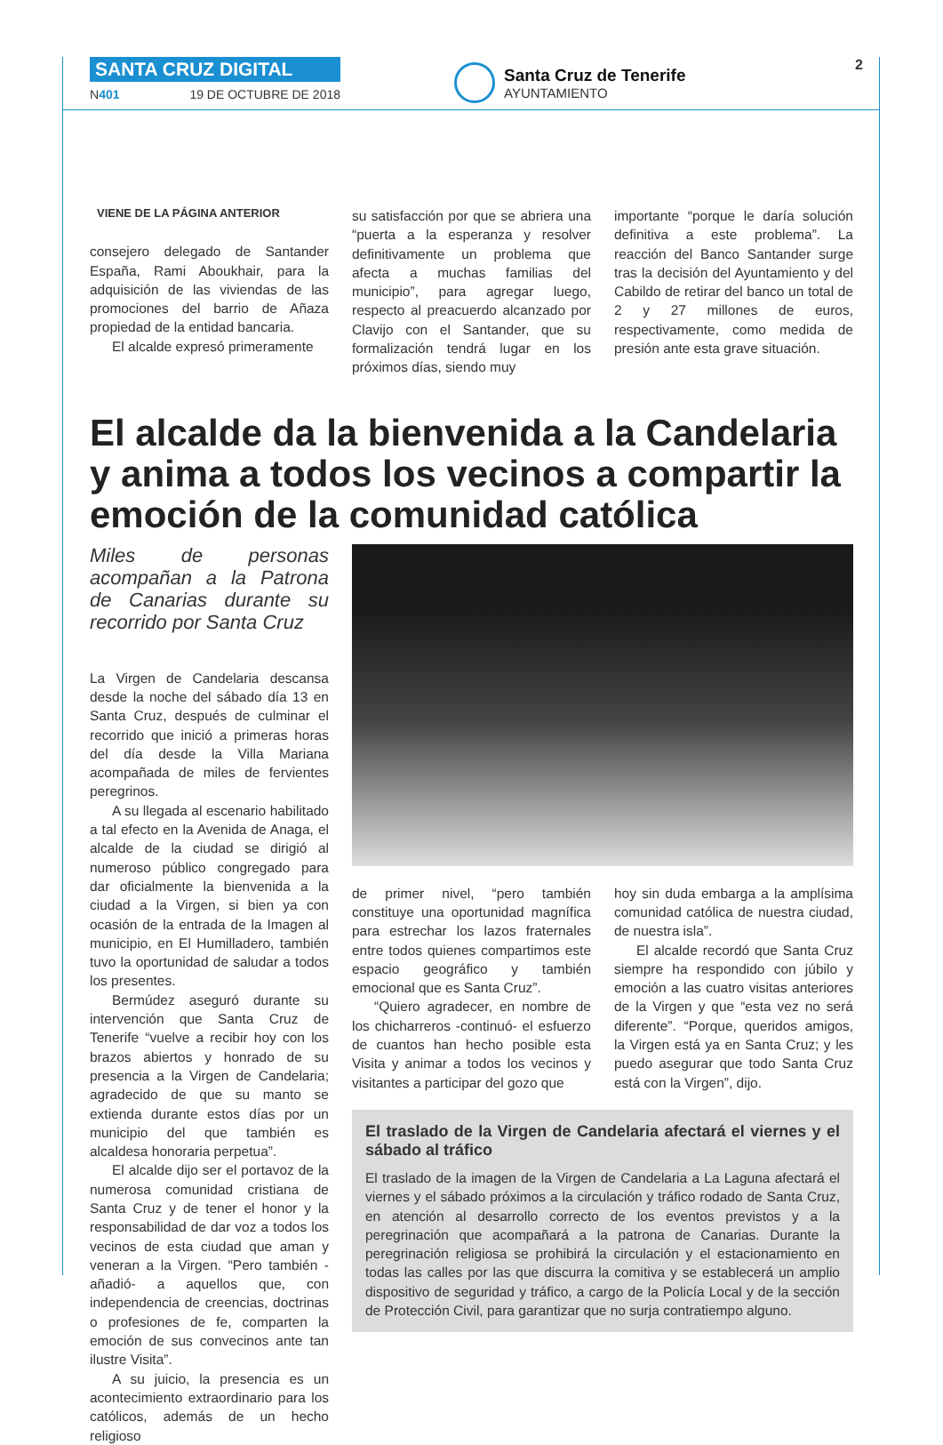SANTA CRUZ DIGITAL
N401 19 DE OCTUBRE DE 2018
Santa Cruz de Tenerife
AYUNTAMIENTO
2
VIENE DE LA PÁGINA ANTERIOR
consejero delegado de Santander España, Rami Aboukhair, para la adquisición de las viviendas de las promociones del barrio de Añaza propiedad de la entidad bancaria.
El alcalde expresó primeramente
su satisfacción por que se abriera una “puerta a la esperanza y resolver definitivamente un problema que afecta a muchas familias del municipio”, para agregar luego, respecto al preacuerdo alcanzado por Clavijo con el Santander, que su formalización tendrá lugar en los próximos días, siendo muy
importante “porque le daría solución definitiva a este problema”. La reacción del Banco Santander surge tras la decisión del Ayuntamiento y del Cabildo de retirar del banco un total de 2 y 27 millones de euros, respectivamente, como medida de presión ante esta grave situación.
El alcalde da la bienvenida a la Candelaria y anima a todos los vecinos a compartir la emoción de la comunidad católica
Miles de personas acompañan a la Patrona de Canarias durante su recorrido por Santa Cruz
La Virgen de Candelaria descansa desde la noche del sábado día 13 en Santa Cruz, después de culminar el recorrido que inició a primeras horas del día desde la Villa Mariana acompañada de miles de fervientes peregrinos.
A su llegada al escenario habilitado a tal efecto en la Avenida de Anaga, el alcalde de la ciudad se dirigió al numeroso público congregado para dar oficialmente la bienvenida a la ciudad a la Virgen, si bien ya con ocasión de la entrada de la Imagen al municipio, en El Humilladero, también tuvo la oportunidad de saludar a todos los presentes.
Bermúdez aseguró durante su intervención que Santa Cruz de Tenerife “vuelve a recibir hoy con los brazos abiertos y honrado de su presencia a la Virgen de Candelaria; agradecido de que su manto se extienda durante estos días por un municipio del que también es alcaldesa honoraria perpetua”.
El alcalde dijo ser el portavoz de la numerosa comunidad cristiana de Santa Cruz y de tener el honor y la responsabilidad de dar voz a todos los vecinos de esta ciudad que aman y veneran a la Virgen. “Pero también -añadió- a aquellos que, con independencia de creencias, doctrinas o profesiones de fe, comparten la emoción de sus convecinos ante tan ilustre Visita”.
A su juicio, la presencia es un acontecimiento extraordinario para los católicos, además de un hecho religioso
de primer nivel, “pero también constituye una oportunidad magnífica para estrechar los lazos fraternales entre todos quienes compartimos este espacio geográfico y también emocional que es Santa Cruz”.
“Quiero agradecer, en nombre de los chicharreros -continuó- el esfuerzo de cuantos han hecho posible esta Visita y animar a todos los vecinos y visitantes a participar del gozo que
hoy sin duda embarga a la amplísima comunidad católica de nuestra ciudad, de nuestra isla”.
El alcalde recordó que Santa Cruz siempre ha respondido con júbilo y emoción a las cuatro visitas anteriores de la Virgen y que “esta vez no será diferente”. “Porque, queridos amigos, la Virgen está ya en Santa Cruz; y les puedo asegurar que todo Santa Cruz está con la Virgen”, dijo.
El traslado de la Virgen de Candelaria afectará el viernes y el sábado al tráfico
El traslado de la imagen de la Virgen de Candelaria a La Laguna afectará el viernes y el sábado próximos a la circulación y tráfico rodado de Santa Cruz, en atención al desarrollo correcto de los eventos previstos y a la peregrinación que acompañará a la patrona de Canarias. Durante la peregrinación religiosa se prohibirá la circulación y el estacionamiento en todas las calles por las que discurra la comitiva y se establecerá un amplio dispositivo de seguridad y tráfico, a cargo de la Policía Local y de la sección de Protección Civil, para garantizar que no surja contratiempo alguno.